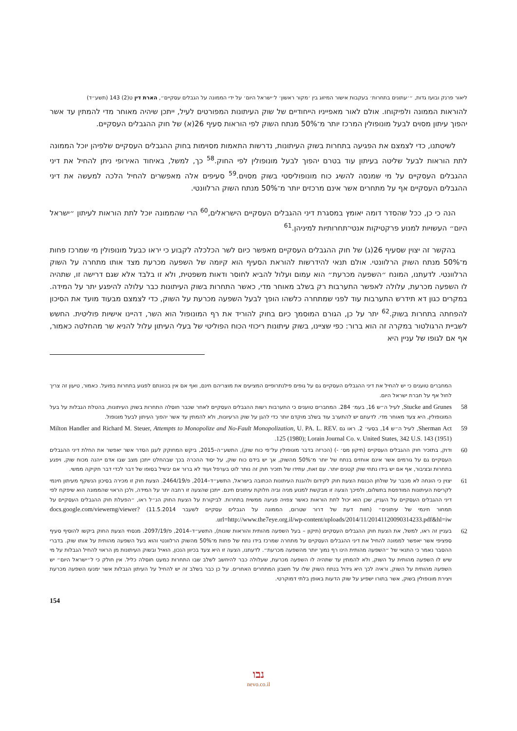ליאור פרנק ובועז גדות, ״׳עתונים בתחרות׳ בעקבות אישור המיזוג בין ׳מקור ראשון׳ ל׳ישראל היום׳ על ידי הממונה על הגבלים עסקיים״, הארת דין ט(2) 143 (תשע״ד)
להוראות הממונה ולפיקוחו. אולם לאור מאפייניו הייחודיים של שוק העיתונות המפורטים לעיל, ייתכן שיהיה מאוחר מדי להמתין עד אשר יהפוך עיתון מסוים לבעל מונופולין המרכז יותר מ־50% מנתח השוק לפי הוראות סעיף 26(א) של חוק ההגבלים העסקיים.
לשיטתנו, כדי לצמצם את הפגיעה בתחרות בשוק העיתונות, נדרשות התאמות מסוימות בחוק ההגבלים העסקיים שלפיהן יוכל הממונה לתת הוראות לבעל שליטה בעיתון עוד בטרם יהפוך לבעל מונופולין לפי החוק.<sup>58</sup> כך, למשל, באיחוד האירופי ניתן להחיל את דיני ההגבלים העסקיים על מי שמנסה להשיג כוח מונופוליסטי בשוק מסוים.<sup>59</sup> סעיפים אלה מאפשרים להחיל הלכה למעשה את דיני ההגבלים העסקיים אף על מתחרים אשר אינם מרכזים יותר מ־50% מנתח השוק הרלוונטי.
הנה כי כן, ככל שהסדר דומה יאומץ במסגרת דיני ההגבלים העסקיים הישראלים,<sup>60</sup> הרי שהממונה יוכל לתת הוראות לעיתון ״ישראל היום״ העשויות למנוע פרקטיקות אנטי־תחרותיות למיניהן.<sup>61</sup>
בהקשר זה יצוין שסעיף 26(ג) של חוק ההגבלים העסקיים מאפשר כיום לשר הכלכלה לקבוע כי יראו כבעל מונופולין מי שמרכז פחות מ־50% מנתח השוק הרלוונטי. אולם תנאי להידרשות להוראת הסעיף הוא קיומה של השפעה מכרעת מצד אותו מתחרה על השוק הרלוונטי. לדעתנו, המונח ״השפעה מכרעת״ הוא עמום ועלול להביא לחוסר ודאות משפטית, ולא זו בלבד אלא שגם דרישה זו, שתהיה לו השפעה מכרעת, עלולה לאפשר התערבות רק בשלב מאוחר מדי, כאשר התחרות בשוק העיתונות כבר עלולה להיפגע יתר על המידה. במקרים כגון דא תידרש התערבות עוד לפני שמתחרה כלשהו הופך לבעל השפעה מכרעת על השוק, כדי לצמצם מבעוד מועד את הסיכון להפחתה בתחרות בשוק.<sup>62</sup> יתר על כן, הגורם המוסמך כיום בחוק להוריד את רף המונופול הוא השר, דהיינו אישיות פוליטית. החשש לשביית הרגולטור במקרה זה הוא ברור: כפי שציינו, בשוק עיתונות ריכוזי הכוח הפוליטי של בעלי העיתון עלול להניא שר מהחלטה כאמור, אף אם לגופו של עניין היא
המחברים טוענים כי יש להחיל את דיני ההגבלים העסקיים גם על גופים פילנתרופיים המציעים את מוצריהם חינם, ואף אם אין בכוונתם לפגוע בתחרות בפועל. כאמור, טיעון זה צריך לחול אף על חברת ישראל היום.
58 Stucke and Grunes, לעיל ה״ש 16, בעמ׳ 284. המחברים טוענים כי התערבות רשות ההגבלים העסקיים לאחר שכבר חוסלה התחרות בשוק העיתונות, בהטלת הגבלות על בעל המונופולין, היא צעד מאוחר מדי. לדעתם יש להתערב עוד בשלב מוקדם יותר כדי להגן על שוק הרעיונות, ולא להמתין עד אשר יהפוך העיתון לבעל מונופול.
59 Sherman Act, לעיל ה״ש 14, בסעי׳ 2. ראו גם Milton Handler and Richard M. Steuer, Attempts to Monopolize and No-Fault Monopolization, U. PA. L. REV. 125 (1980); Lorain Journal Co. v. United States, 342 U.S. 143 (1951).
60 ודוק, בתזכיר חוק ההגבלים העסקיים (תיקון מס׳ -) (הכרזה בדבר מונופולין על־פי כוח שוק), התשע״ה–2015, ביקש המחוקק לעגן הסדר אשר יאפשר את החלת דיני ההגבלים העסקיים גם על גורמים אשר אינם אוחזים בנתח של יותר מ־50% מהשוק, אך יש בידם כוח שוק, על יסוד ההכרה בכך שבהחלט ייתכן מצב שבו אדם ייהנה מכוח שוק, ויפגע בתחרות ובציבור, אף אם יש בידו נתחי שוק קטנים יותר. עם זאת, עתידו של תזכיר חוק זה נותר לוט בערפל ועוד לא ברור אם יבשיל בסופו של דבר לכדי דבר חקיקה ממשי.
61 יצוין כי הונחה לא מכבר על שולחן הכנסת הצעת חוק לקידום ולהגנת העיתונות הכתובה בישראל, התשע״ד–2014, פ/2464/19. הצעת חוק זו מכירה בסיכון הנשקף מעיתון חינמי לקריסת העיתונות המודפסת בתשלום, ולפיכך הצעה זו מבקשת למנוע מניה וביה חלוקת עיתונים חינם. ייתכן שהצעה זו רחבה יתר על המידה, ולכן הראוי שהממונה הוא שיפקח לפי דיני ההגבלים העסקיים על העניין, שכן הוא יכול לתת הוראות כאשר צפויה פגיעה ממשית בתחרות. לביקורת על הצעת החוק הנ״ל ראו, ״הפעלת חוק ההגבלים העסקיים על תמחור חינמי של עיתונים״ (חוות דעת של דרור שטרום, הממונה על הגבלים עסקיים לשעבר 11.5.2014) docs.google.com/viewerng/viewer?url=http://www.the7eye.org.il/wp-content/uploads/2014/11/20141120090314233.pdf&hl=iw.
62 בעניין זה ראו, למשל, את הצעת חוק ההגבלים העסקיים (תיקון – בעל השפעה מהותית והוראות שונות), התשע״ד–2014, פ/2097/19. מנסחי הצעת החוק ביקשו להוסיף סעיף ספציפי אשר יאפשר לממונה להחיל את דיני ההגבלים העסקיים על מתחרה שמרכז בידו נתח של פחות מ־50% מהשוק הרלוונטי והוא בעל השפעה מהותית על אותו שוק. בדברי ההסבר נאמר כי התנאי של ״השפעה מהותית הינו רף נמוך יותר מהשפעה מכרעת״. לדעתנו, הצעה זו היא צעד בכיוון הנכון, הואיל ובשוק העיתונות מן הראוי להחיל הגבלות על מי שיש לו השפעה מהותית על השוק, ולא להמתין עד שתהיה לו השפעה מכרעת, שעלולה כבר להיחשב לשלב שבו התחרות כמעט חוסלה כליל. אין חולק כי ל״ישראל היום״ יש השפעה מהותית על השוק, וראיה לכך היא גידול בנתח השוק שלו על חשבון המתחרים האחרים. על כן כבר בשלב זה יש להחיל על העיתון הגבלות אשר ימנעו השפעה מכרעת ויצירת מונופולין בשוק, אשר בתורו ישפיע על שוק הדעות באופן בלתי דמוקרטי.
154
נבו
nevo.co.il